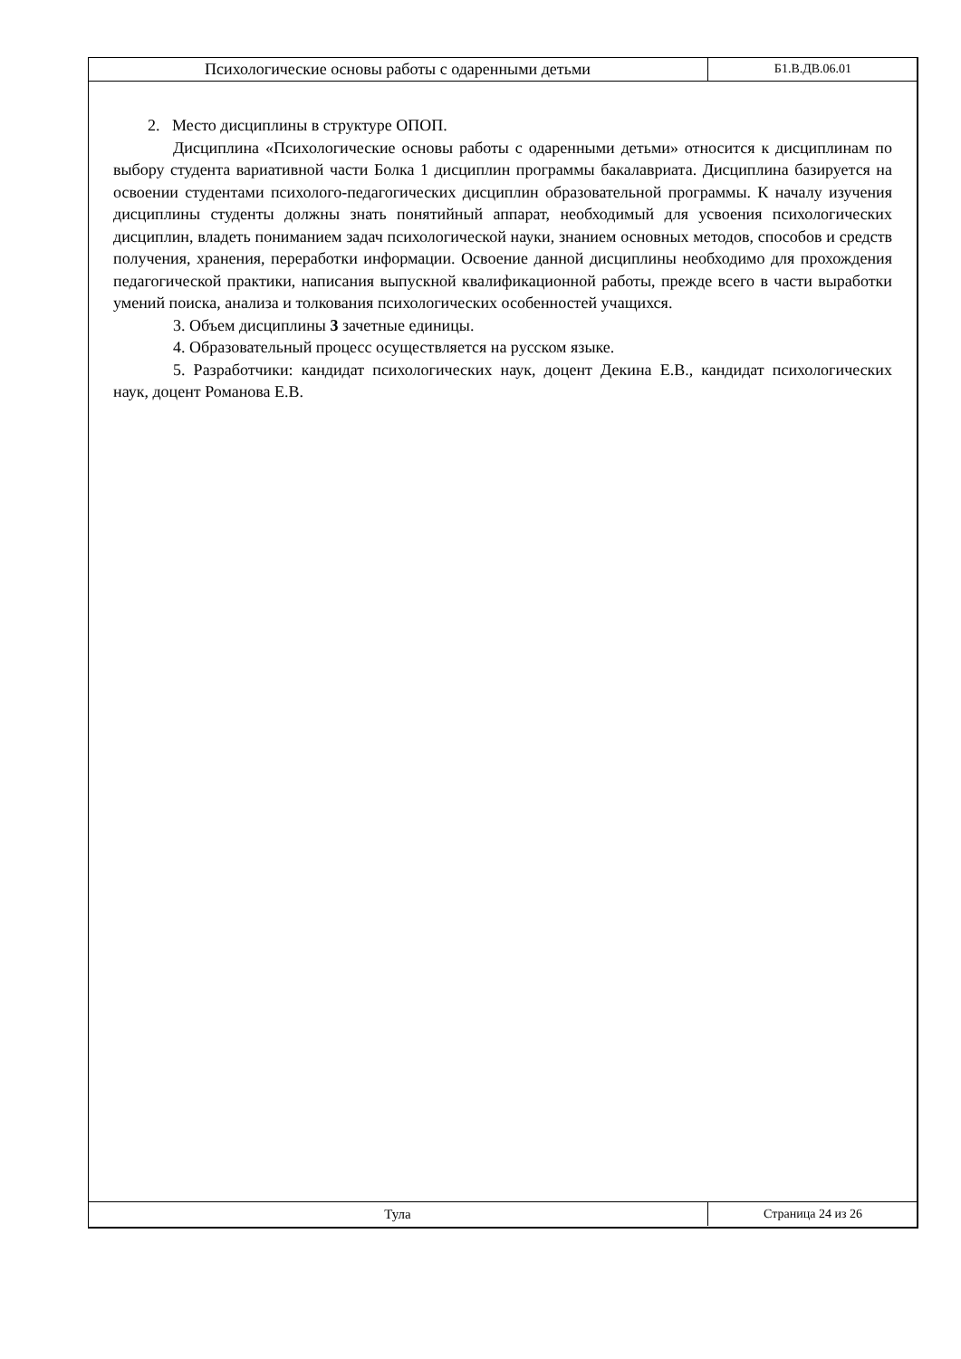Психологические основы работы с одаренными детьми
Б1.В.ДВ.06.01
2. Место дисциплины в структуре ОПОП.
Дисциплина «Психологические основы работы с одаренными детьми» относится к дисциплинам по выбору студента вариативной части Болка 1 дисциплин программы бакалавриата. Дисциплина базируется на освоении студентами психолого-педагогических дисциплин образовательной программы. К началу изучения дисциплины студенты должны знать понятийный аппарат, необходимый для усвоения психологических дисциплин, владеть пониманием задач психологической науки, знанием основных методов, способов и средств получения, хранения, переработки информации. Освоение данной дисциплины необходимо для прохождения педагогической практики, написания выпускной квалификационной работы, прежде всего в части выработки умений поиска, анализа и толкования психологических особенностей учащихся.
3. Объем дисциплины 3 зачетные единицы.
4. Образовательный процесс осуществляется на русском языке.
5. Разработчики: кандидат психологических наук, доцент Декина Е.В., кандидат психологических наук, доцент Романова Е.В.
Тула Страница 24 из 26